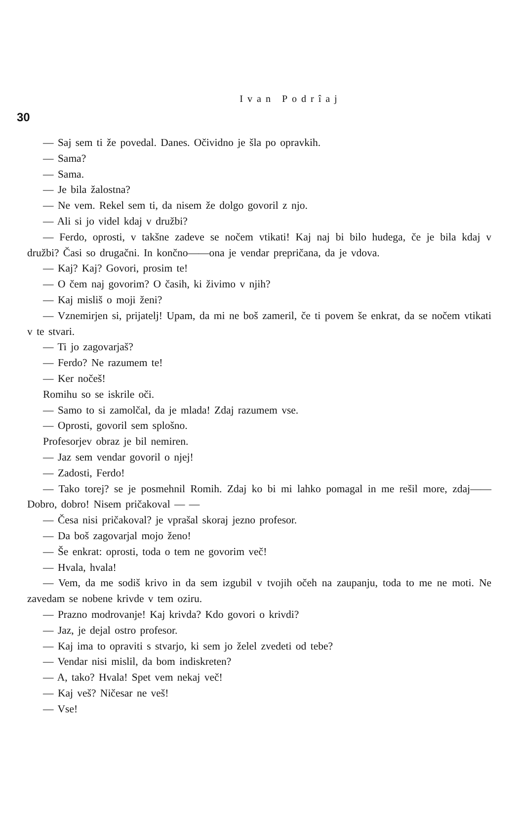Ivan Podrîaj
30
— Saj sem ti že povedal. Danes. Očividno je šla po opravkih.
— Sama?
— Sama.
— Je bila žalostna?
— Ne vem. Rekel sem ti, da nisem že dolgo govoril z njo.
— Ali si jo videl kdaj v družbi?
— Ferdo, oprosti, v takšne zadeve se nočem vtikati! Kaj naj bi bilo hudega, če je bila kdaj v družbi? Časi so drugačni. In končno——ona je vendar prepričana, da je vdova.
— Kaj? Kaj? Govori, prosim te!
— O čem naj govorim? O časih, ki živimo v njih?
— Kaj misliš o moji ženi?
— Vznemirjen si, prijatelj! Upam, da mi ne boš zameril, če ti povem še enkrat, da se nočem vtikati v te stvari.
— Ti jo zagovarjaš?
— Ferdo? Ne razumem te!
— Ker nočeš!
Romihu so se iskrile oči.
— Samo to si zamolčal, da je mlada! Zdaj razumem vse.
— Oprosti, govoril sem splošno.
Profesorjev obraz je bil nemiren.
— Jaz sem vendar govoril o njej!
— Zadosti, Ferdo!
— Tako torej? se je posmehnil Romih. Zdaj ko bi mi lahko pomagal in me rešil more, zdaj——Dobro, dobro! Nisem pričakoval — —
— Česa nisi pričakoval? je vprašal skoraj jezno profesor.
— Da boš zagovarjal mojo ženo!
— Še enkrat: oprosti, toda o tem ne govorim več!
— Hvala, hvala!
— Vem, da me sodiš krivo in da sem izgubil v tvojih očeh na zaupanju, toda to me ne moti. Ne zavedam se nobene krivde v tem oziru.
— Prazno modrovanje! Kaj krivda? Kdo govori o krivdi?
— Jaz, je dejal ostro profesor.
— Kaj ima to opraviti s stvarjo, ki sem jo želel zvedeti od tebe?
— Vendar nisi mislil, da bom indiskreten?
— A, tako? Hvala! Spet vem nekaj več!
— Kaj veš? Ničesar ne veš!
— Vse!